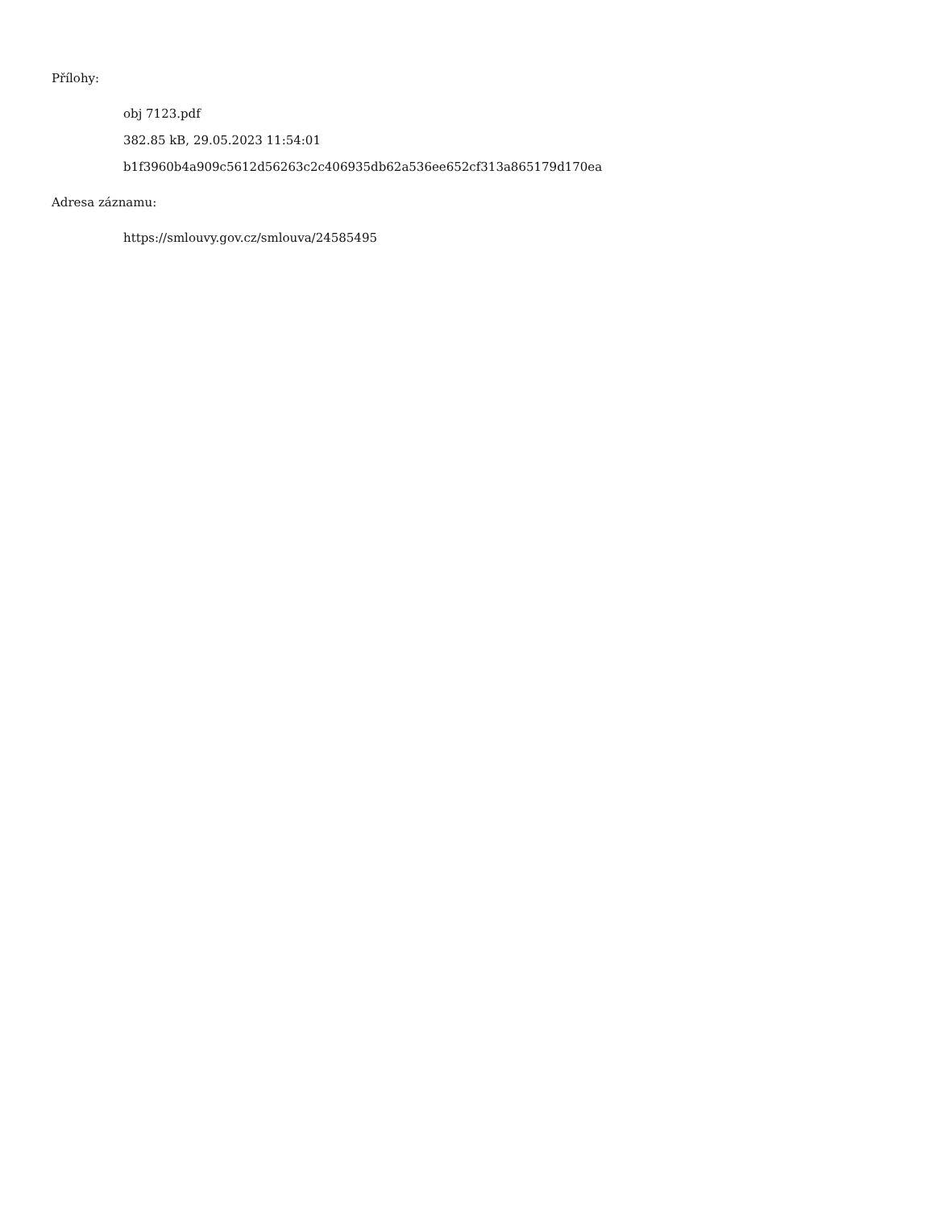Přílohy:
obj 7123.pdf
382.85 kB, 29.05.2023 11:54:01
b1f3960b4a909c5612d56263c2c406935db62a536ee652cf313a865179d170ea
Adresa záznamu:
https://smlouvy.gov.cz/smlouva/24585495